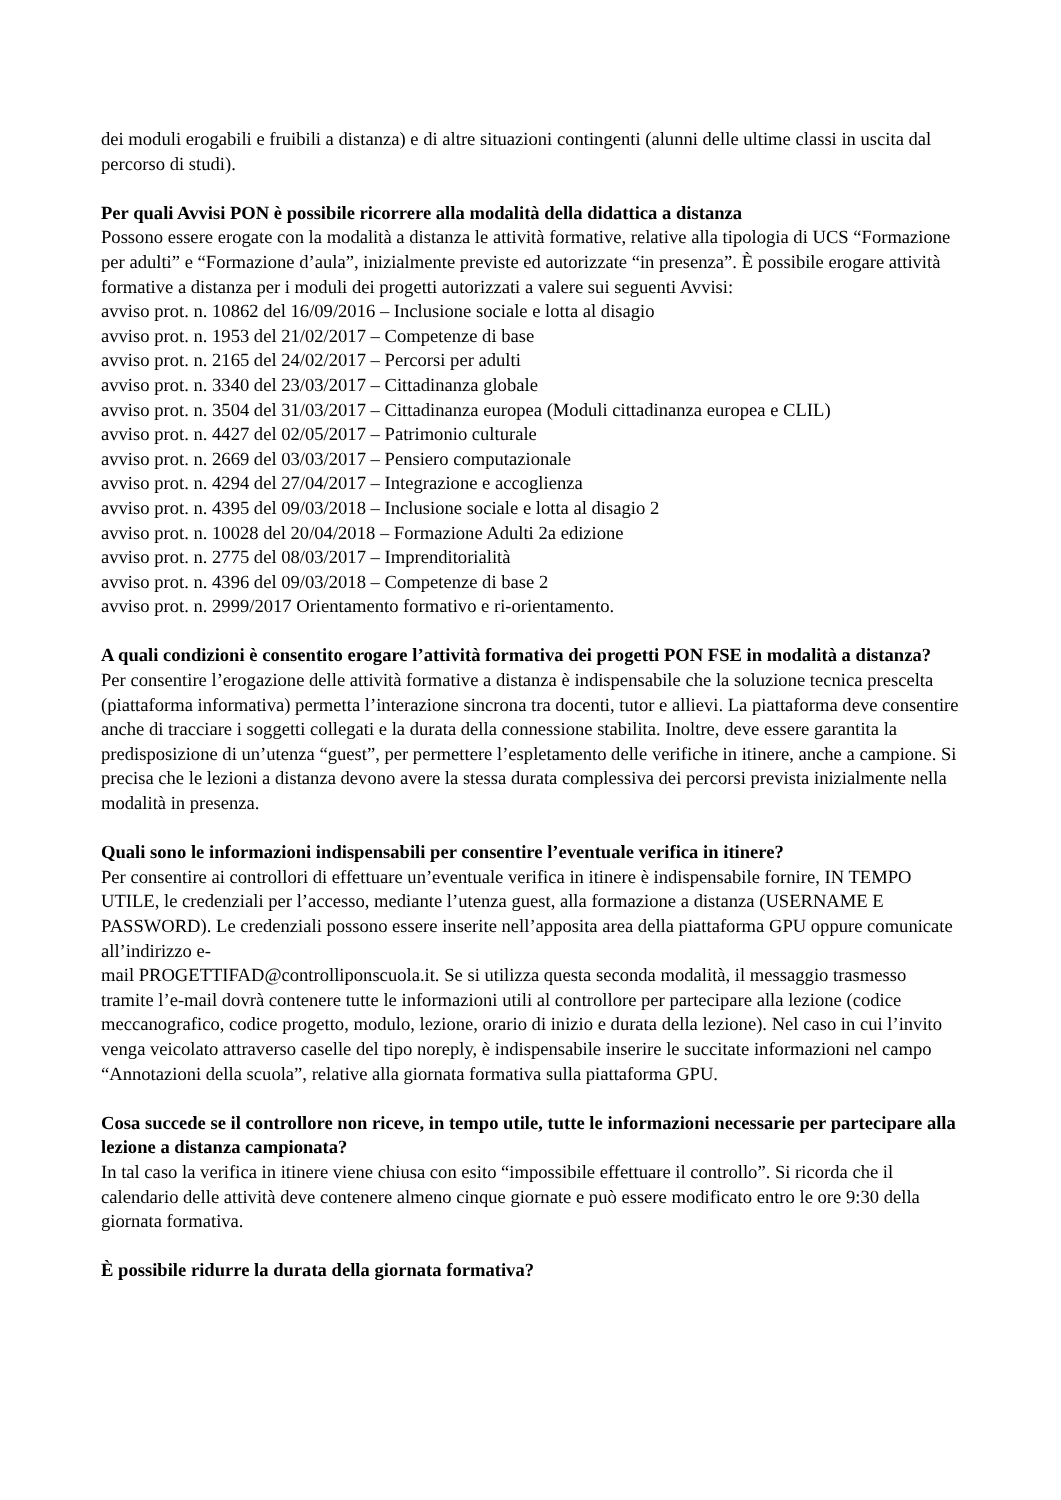dei moduli erogabili e fruibili a distanza) e di altre situazioni contingenti (alunni delle ultime classi in uscita dal percorso di studi).
Per quali Avvisi PON è possibile ricorrere alla modalità della didattica a distanza
Possono essere erogate con la modalità a distanza le attività formative, relative alla tipologia di UCS “Formazione per adulti” e “Formazione d’aula”, inizialmente previste ed autorizzate “in presenza”. È possibile erogare attività formative a distanza per i moduli dei progetti autorizzati a valere sui seguenti Avvisi:
avviso prot. n. 10862 del 16/09/2016 – Inclusione sociale e lotta al disagio
avviso prot. n. 1953 del 21/02/2017 – Competenze di base
avviso prot. n. 2165 del 24/02/2017 – Percorsi per adulti
avviso prot. n. 3340 del 23/03/2017 – Cittadinanza globale
avviso prot. n. 3504 del 31/03/2017 – Cittadinanza europea (Moduli cittadinanza europea e CLIL)
avviso prot. n. 4427 del 02/05/2017 – Patrimonio culturale
avviso prot. n. 2669 del 03/03/2017 – Pensiero computazionale
avviso prot. n. 4294 del 27/04/2017 – Integrazione e accoglienza
avviso prot. n. 4395 del 09/03/2018 – Inclusione sociale e lotta al disagio 2
avviso prot. n. 10028 del 20/04/2018 – Formazione Adulti 2a edizione
avviso prot. n. 2775 del 08/03/2017 – Imprenditorialità
avviso prot. n. 4396 del 09/03/2018 – Competenze di base 2
avviso prot. n. 2999/2017 Orientamento formativo e ri-orientamento.
A quali condizioni è consentito erogare l’attività formativa dei progetti PON FSE in modalità a distanza?
Per consentire l’erogazione delle attività formative a distanza è indispensabile che la soluzione tecnica prescelta (piattaforma informativa) permetta l’interazione sincrona tra docenti, tutor e allievi. La piattaforma deve consentire anche di tracciare i soggetti collegati e la durata della connessione stabilita. Inoltre, deve essere garantita la predisposizione di un’utenza “guest”, per permettere l’espletamento delle verifiche in itinere, anche a campione. Si precisa che le lezioni a distanza devono avere la stessa durata complessiva dei percorsi prevista inizialmente nella modalità in presenza.
Quali sono le informazioni indispensabili per consentire l’eventuale verifica in itinere?
Per consentire ai controllori di effettuare un’eventuale verifica in itinere è indispensabile fornire, IN TEMPO UTILE, le credenziali per l’accesso, mediante l’utenza guest, alla formazione a distanza (USERNAME E PASSWORD). Le credenziali possono essere inserite nell’apposita area della piattaforma GPU oppure comunicate all’indirizzo e-
mail PROGETTIFAD@controlliponscuola.it. Se si utilizza questa seconda modalità, il messaggio trasmesso tramite l’e-mail dovrà contenere tutte le informazioni utili al controllore per partecipare alla lezione (codice meccanografico, codice progetto, modulo, lezione, orario di inizio e durata della lezione). Nel caso in cui l’invito venga veicolato attraverso caselle del tipo noreply, è indispensabile inserire le succitate informazioni nel campo “Annotazioni della scuola”, relative alla giornata formativa sulla piattaforma GPU.
Cosa succede se il controllore non riceve, in tempo utile, tutte le informazioni necessarie per partecipare alla lezione a distanza campionata?
In tal caso la verifica in itinere viene chiusa con esito “impossibile effettuare il controllo”. Si ricorda che il calendario delle attività deve contenere almeno cinque giornate e può essere modificato entro le ore 9:30 della giornata formativa.
È possibile ridurre la durata della giornata formativa?